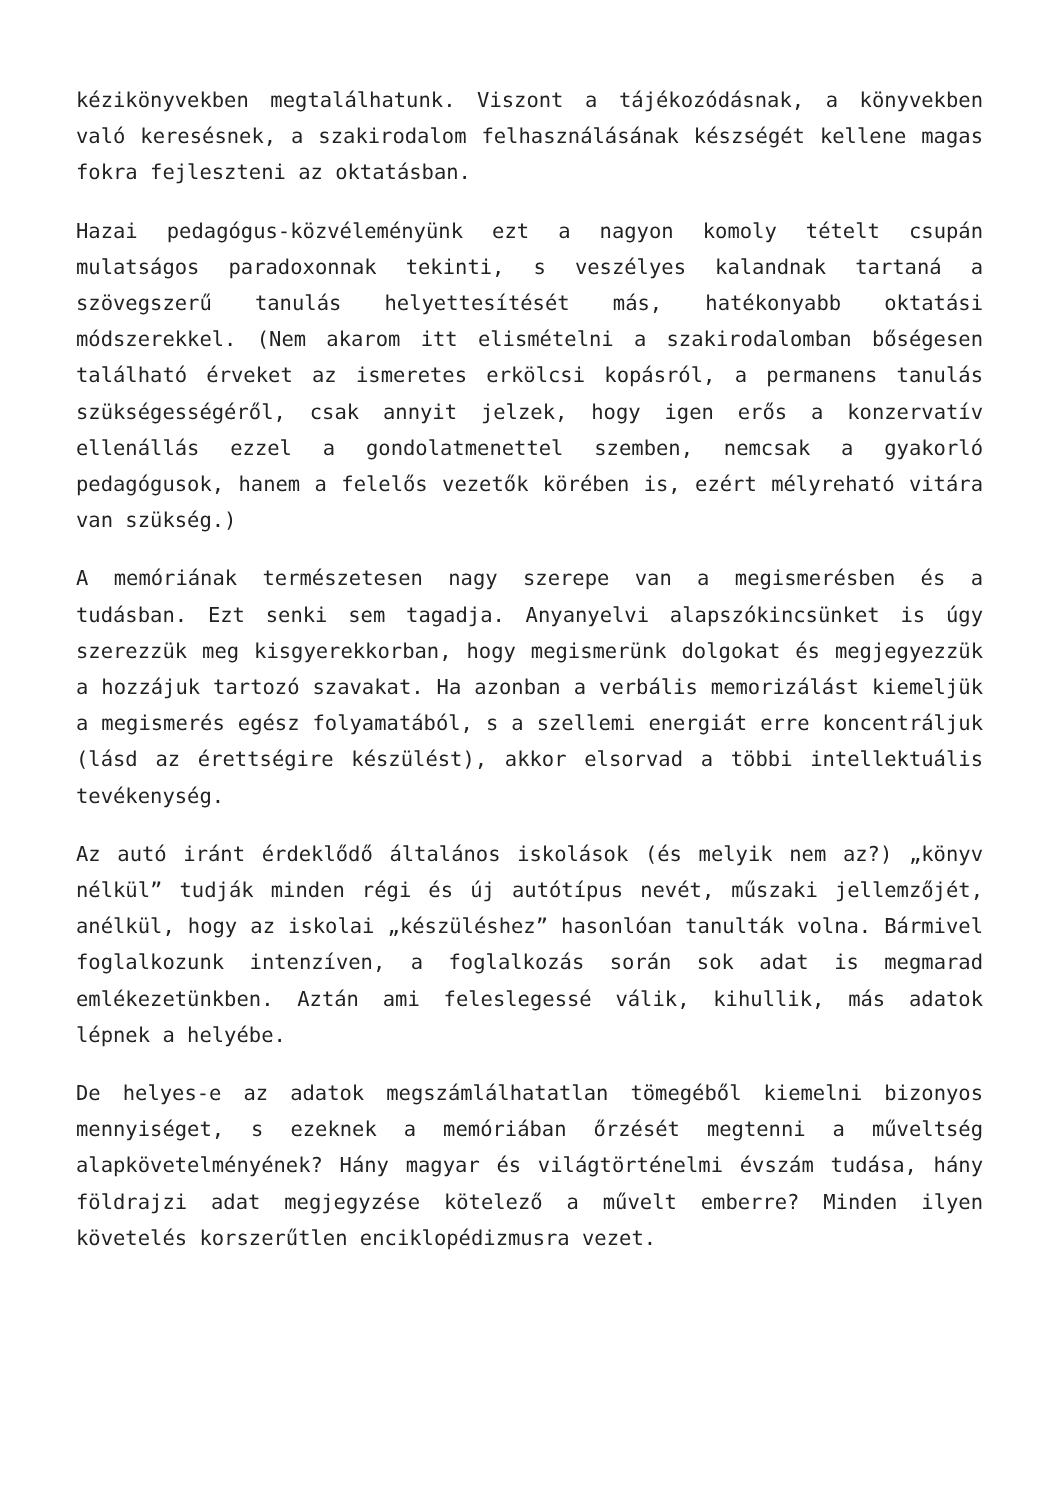kézikönyvekben megtalálhatunk. Viszont a tájékozódásnak, a könyvekben való keresésnek, a szakirodalom felhasználásának készségét kellene magas fokra fejleszteni az oktatásban.
Hazai pedagógus-közvéleményünk ezt a nagyon komoly tételt csupán mulatságos paradoxonnak tekinti, s veszélyes kalandnak tartaná a szövegszerű tanulás helyettesítését más, hatékonyabb oktatási módszerekkel. (Nem akarom itt elismételni a szakirodalomban bőségesen található érveket az ismeretes erkölcsi kopásról, a permanens tanulás szükségességéről, csak annyit jelzek, hogy igen erős a konzervatív ellenállás ezzel a gondolatmenettel szemben, nemcsak a gyakorló pedagógusok, hanem a felelős vezetők körében is, ezért mélyreható vitára van szükség.)
A memóriának természetesen nagy szerepe van a megismerésben és a tudásban. Ezt senki sem tagadja. Anyanyelvi alapszókincsünket is úgy szerezzük meg kisgyerekkorban, hogy megismerünk dolgokat és megjegyezzük a hozzájuk tartozó szavakat. Ha azonban a verbális memorizálást kiemeljük a megismerés egész folyamatából, s a szellemi energiát erre koncentráljuk (lásd az érettségire készülést), akkor elsorvad a többi intellektuális tevékenység.
Az autó iránt érdeklődő általános iskolások (és melyik nem az?) „könyv nélkül” tudják minden régi és új autótípus nevét, műszaki jellemzőjét, anélkül, hogy az iskolai „készüléshez” hasonlóan tanulták volna. Bármivel foglalkozunk intenzíven, a foglalkozás során sok adat is megmarad emlékezetünkben. Aztán ami feleslegessé válik, kihullik, más adatok lépnek a helyébe.
De helyes-e az adatok megszámlálhatatlan tömegéből kiemelni bizonyos mennyiséget, s ezeknek a memóriában őrzését megtenni a műveltség alapkövetelményének? Hány magyar és világtörténelmi évszám tudása, hány földrajzi adat megjegyzése kötelező a művelt emberre? Minden ilyen követelés korszerűtlen enciklopédizmusra vezet.